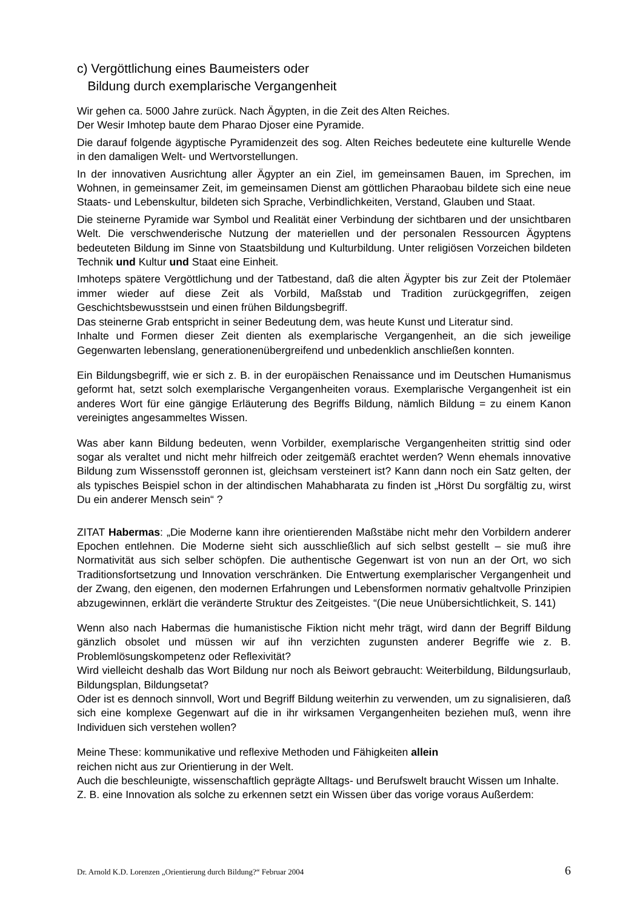c) Vergöttlichung eines Baumeisters oder
Bildung durch exemplarische Vergangenheit
Wir gehen ca. 5000 Jahre zurück. Nach Ägypten, in die Zeit des Alten Reiches.
Der Wesir Imhotep baute dem Pharao Djoser eine Pyramide.
Die darauf folgende ägyptische Pyramidenzeit des sog. Alten Reiches bedeutete eine kulturelle Wende in den damaligen Welt- und Wertvorstellungen.
In der innovativen Ausrichtung aller Ägypter an ein Ziel, im gemeinsamen Bauen, im Sprechen, im Wohnen, in gemeinsamer Zeit, im gemeinsamen Dienst am göttlichen Pharaobau bildete sich eine neue Staats- und Lebenskultur, bildeten sich Sprache, Verbindlichkeiten, Verstand, Glauben und Staat.
Die steinerne Pyramide war Symbol und Realität einer Verbindung der sichtbaren und der unsichtbaren Welt. Die verschwenderische Nutzung der materiellen und der personalen Ressourcen Ägyptens bedeuteten Bildung im Sinne von Staatsbildung und Kulturbildung. Unter religiösen Vorzeichen bildeten Technik und Kultur und Staat eine Einheit.
Imhoteps spätere Vergöttlichung und der Tatbestand, daß die alten Ägypter bis zur Zeit der Ptolemäer immer wieder auf diese Zeit als Vorbild, Maßstab und Tradition zurückgegriffen, zeigen Geschichtsbewusstsein und einen frühen Bildungsbegriff.
Das steinerne Grab entspricht in seiner Bedeutung dem, was heute Kunst und Literatur sind.
Inhalte und Formen dieser Zeit dienten als exemplarische Vergangenheit, an die sich jeweilige Gegenwarten lebenslang, generationenübergreifend und unbedenklich anschließen konnten.
Ein Bildungsbegriff, wie er sich z. B. in der europäischen Renaissance und im Deutschen Humanismus geformt hat, setzt solch exemplarische Vergangenheiten voraus. Exemplarische Vergangenheit ist ein anderes Wort für eine gängige Erläuterung des Begriffs Bildung, nämlich Bildung = zu einem Kanon vereinigtes angesammeltes Wissen.
Was aber kann Bildung bedeuten, wenn Vorbilder, exemplarische Vergangenheiten strittig sind oder sogar als veraltet und nicht mehr hilfreich oder zeitgemäß erachtet werden? Wenn ehemals innovative Bildung zum Wissensstoff geronnen ist, gleichsam versteinert ist? Kann dann noch ein Satz gelten, der als typisches Beispiel schon in der altindischen Mahabharata zu finden ist „Hörst Du sorgfältig zu, wirst Du ein anderer Mensch sein“ ?
ZITAT Habermas: „Die Moderne kann ihre orientierenden Maßstäbe nicht mehr den Vorbildern anderer Epochen entlehnen. Die Moderne sieht sich ausschließlich auf sich selbst gestellt – sie muß ihre Normativität aus sich selber schöpfen. Die authentische Gegenwart ist von nun an der Ort, wo sich Traditionsfortsetzung und Innovation verschränken. Die Entwertung exemplarischer Vergangenheit und der Zwang, den eigenen, den modernen Erfahrungen und Lebensformen normativ gehaltvolle Prinzipien abzugewinnen, erklärt die veränderte Struktur des Zeitgeistes. “(Die neue Unübersichtlichkeit, S. 141)
Wenn also nach Habermas die humanistische Fiktion nicht mehr trägt, wird dann der Begriff Bildung gänzlich obsolet und müssen wir auf ihn verzichten zugunsten anderer Begriffe wie z. B. Problemlösungskompetenz oder Reflexivität?
Wird vielleicht deshalb das Wort Bildung nur noch als Beiwort gebraucht: Weiterbildung, Bildungsurlaub, Bildungsplan, Bildungsetat?
Oder ist es dennoch sinnvoll, Wort und Begriff Bildung weiterhin zu verwenden, um zu signalisieren, daß sich eine komplexe Gegenwart auf die in ihr wirksamen Vergangenheiten beziehen muß, wenn ihre Individuen sich verstehen wollen?
Meine These: kommunikative und reflexive Methoden und Fähigkeiten allein
reichen nicht aus zur Orientierung in der Welt.
Auch die beschleunigte, wissenschaftlich geprägte Alltags- und Berufswelt braucht Wissen um Inhalte.
Z. B. eine Innovation als solche zu erkennen setzt ein Wissen über das vorige voraus Außerdem:
Dr. Arnold K.D. Lorenzen „Orientierung durch Bildung?“ Februar 2004 6